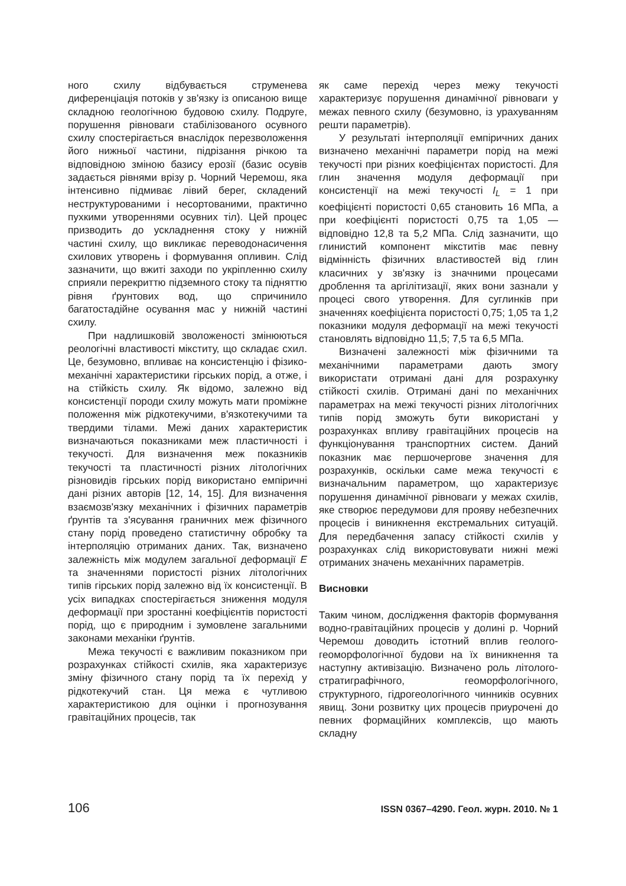ного схилу відбувається струменева диференціація потоків у зв'язку із описаною вище складною геологічною будовою схилу. Подруге, порушення рівноваги стабілізованого осувного схилу спостерігається внаслідок перезволоження його нижньої частини, підрізання річкою та відповідною зміною базису ерозії (базис осувів задається рівнями врізу р. Чорний Черемош, яка інтенсивно підмиває лівий берег, складений неструктурованими і несортованими, практично пухкими утвореннями осувних тіл). Цей процес призводить до ускладнення стоку у нижній частині схилу, що викликає переводонасичення схилових утворень і формування опливин. Слід зазначити, що вжиті заходи по укріпленню схилу сприяли перекриттю підземного стоку та підняттю рівня ґрунтових вод, що спричинило багатостадійне осування мас у нижній частині схилу.
При надлишковій зволоженості змінюються реологічні властивості мікститу, що складає схил. Це, безумовно, впливає на консистенцію і фізико-механічні характеристики гірських порід, а отже, і на стійкість схилу. Як відомо, залежно від консистенції породи схилу можуть мати проміжне положення між рідкотекучими, в'язкотекучими та твердими тілами. Межі даних характеристик визначаються показниками меж пластичності і текучості. Для визначення меж показників текучості та пластичності різних літологічних різновидів гірських порід використано емпіричні дані різних авторів [12, 14, 15]. Для визначення взаємозв'язку механічних і фізичних параметрів ґрунтів та з'ясування граничних меж фізичного стану порід проведено статистичну обробку та інтерполяцію отриманих даних. Так, визначено залежність між модулем загальної деформації E та значеннями пористості різних літологічних типів гірських порід залежно від їх консистенції. В усіх випадках спостерігається зниження модуля деформації при зростанні коефіцієнтів пористості порід, що є природним і зумовлене загальними законами механіки ґрунтів.
Межа текучості є важливим показником при розрахунках стійкості схилів, яка характеризує зміну фізичного стану порід та їх перехід у рідкотекучий стан. Ця межа є чутливою характеристикою для оцінки і прогнозування гравітаційних процесів, так
як саме перехід через межу текучості характеризує порушення динамічної рівноваги у межах певного схилу (безумовно, із урахуванням решти параметрів).
У результаті інтерполяції емпіричних даних визначено механічні параметри порід на межі текучості при різних коефіцієнтах пористості. Для глин значення модуля деформації при консистенції на межі текучості I<sub>L</sub> = 1 при коефіцієнті пористості 0,65 становить 16 МПа, а при коефіцієнті пористості 0,75 та 1,05 — відповідно 12,8 та 5,2 МПа. Слід зазначити, що глинистий компонент мікститів має певну відмінність фізичних властивостей від глин класичних у зв'язку із значними процесами дроблення та аргілітизації, яких вони зазнали у процесі свого утворення. Для суглинків при значеннях коефіцієнта пористості 0,75; 1,05 та 1,2 показники модуля деформації на межі текучості становлять відповідно 11,5; 7,5 та 6,5 МПа.
Визначені залежності між фізичними та механічними параметрами дають змогу використати отримані дані для розрахунку стійкості схилів. Отримані дані по механічних параметрах на межі текучості різних літологічних типів порід зможуть бути використані у розрахунках впливу гравітаційних процесів на функціонування транспортних систем. Даний показник має першочергове значення для розрахунків, оскільки саме межа текучості є визначальним параметром, що характеризує порушення динамічної рівноваги у межах схилів, яке створює передумови для прояву небезпечних процесів і виникнення екстремальних ситуацій. Для передбачення запасу стійкості схилів у розрахунках слід використовувати нижні межі отриманих значень механічних параметрів.
Висновки
Таким чином, дослідження факторів формування водно-гравітаційних процесів у долині р. Чорний Черемош доводить істотний вплив геолого-геоморфологічної будови на їх виникнення та наступну активізацію. Визначено роль літолого-стратиграфічного, геоморфологічного, структурного, гідрогеологічного чинників осувних явищ. Зони розвитку цих процесів приурочені до певних формаційних комплексів, що мають складну
106 ISSN 0367–4290. Геол. журн. 2010. № 1